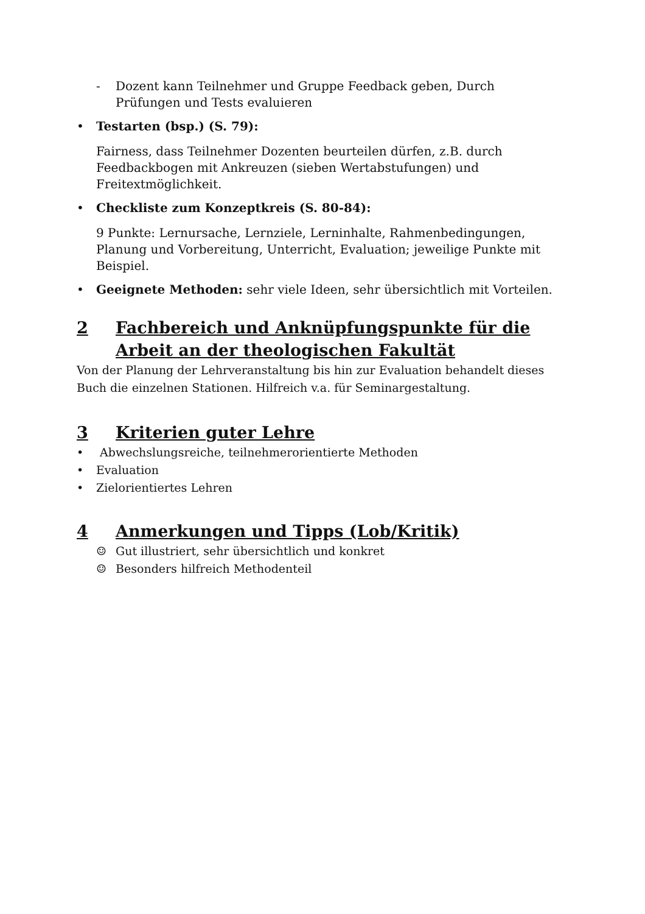- Dozent kann Teilnehmer und Gruppe Feedback geben, Durch Prüfungen und Tests evaluieren
• Testarten (bsp.) (S. 79):
Fairness, dass Teilnehmer Dozenten beurteilen dürfen, z.B. durch Feedbackbogen mit Ankreuzen (sieben Wertabstufungen) und Freitextmöglichkeit.
• Checkliste zum Konzeptkreis (S. 80-84):
9 Punkte: Lernursache, Lernziele, Lerninhalte, Rahmenbedingungen, Planung und Vorbereitung, Unterricht, Evaluation; jeweilige Punkte mit Beispiel.
• Geeignete Methoden: sehr viele Ideen, sehr übersichtlich mit Vorteilen.
2 Fachbereich und Anknüpfungspunkte für die Arbeit an der theologischen Fakultät
Von der Planung der Lehrveranstaltung bis hin zur Evaluation behandelt dieses Buch die einzelnen Stationen. Hilfreich v.a. für Seminargestaltung.
3 Kriterien guter Lehre
• Abwechslungsreiche, teilnehmerorientierte Methoden
• Evaluation
• Zielorientiertes Lehren
4 Anmerkungen und Tipps (Lob/Kritik)
☺ Gut illustriert, sehr übersichtlich und konkret
☺ Besonders hilfreich Methodenteil